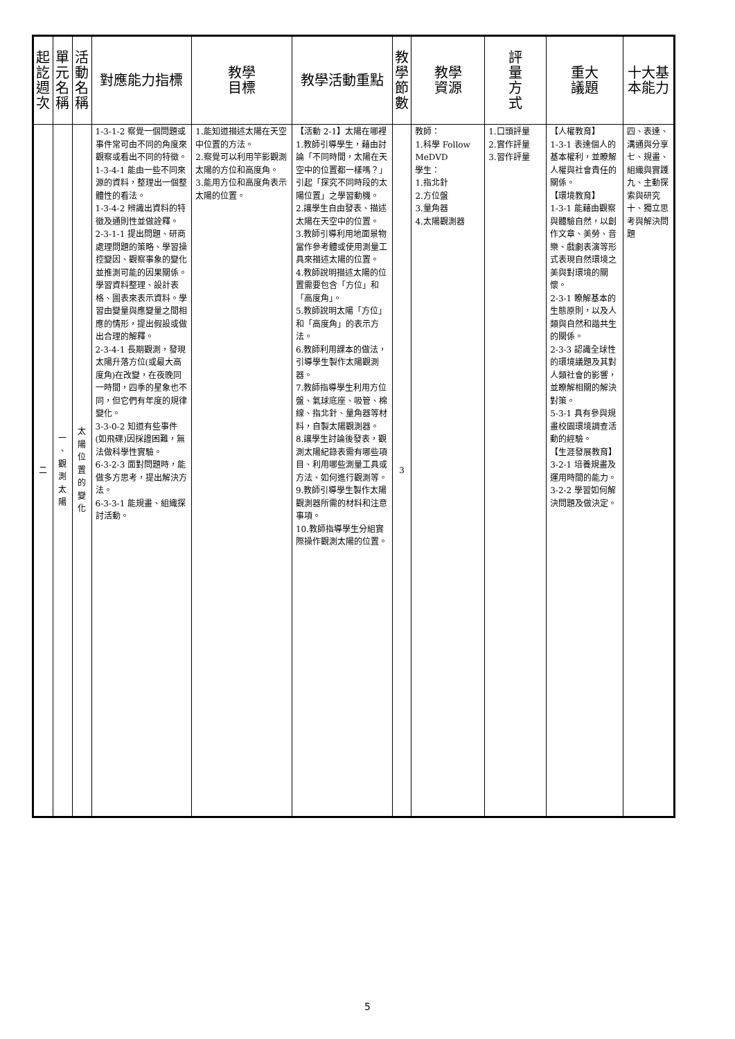| 起 訖 週 次 | 單 元 名 稱 | 活 動 名 稱 | 對應能力指標 | 教學 目標 | 教學活動重點 | 教 學 節 數 | 教學 資源 | 評 量 方 式 | 重大 議題 | 十大基本能力 |
| --- | --- | --- | --- | --- | --- | --- | --- | --- | --- | --- |
| 二 | 一 、 觀 測 太 陽 | 太 陽 位 置 的 變 化 | 1-3-1-2 察覺一個問題或事件常可由不同的角度來觀察或看出不同的特徵。 1-3-4-1 能由一些不同來源的資料，整理出一個整體性的看法。 1-3-4-2 辨識出資料的特徵及通則性並做詮釋。 2-3-1-1 提出問題、研商處理問題的策略、學習操控變因、觀察事象的變化並推測可能的因果關係。學習資料整理、設計表格、圖表來表示資料。學習由變量與應變量之間相應的情形，提出假設或做出合理的解釋。 2-3-4-1 長期觀測，發現太陽升落方位(或最大高度角)在改變，在夜晚同一時間，四季的星象也不同，但它們有年度的規律變化。 3-3-0-2 知道有些事件(如飛碟)因採證困難，無法做科學性實驗。 6-3-2-3 面對問題時，能做多方思考，提出解決方法。 6-3-3-1 能規畫、組織探討活動。 | 1.能知道描述太陽在天空中位置的方法。 2.察覺可以利用竿影觀測太陽的方位和高度角。 3.能用方位和高度角表示太陽的位置。 | 【活動 2-1】太陽在哪裡 1.教師引導學生，藉由討論「不同時間，太陽在天空中的位置都一樣嗎？」引起「探究不同時段的太陽位置」之學習動機。 2.讓學生自由發表、描述太陽在天空中的位置。 3.教師引導利用地面景物當作參考體或使用測量工具來描述太陽的位置。 4.教師說明描述太陽的位置需要包含「方位」和「高度角」。 5.教師說明太陽「方位」和「高度角」的表示方法。 6.教師利用課本的做法，引導學生製作太陽觀測器。 7.教師指導學生利用方位盤、氣球底座、吸管、棉線、指北針、量角器等材料，自製太陽觀測器。 8.讓學生討論後發表，觀測太陽紀錄表需有哪些項目、利用哪些測量工具或方法、如何進行觀測等。 9.教師引導學生製作太陽觀測器所需的材料和注意事項。 10.教師指導學生分組實際操作觀測太陽的位置。 | 3 | 教師： 1.科學 Follow MeDVD 學生： 1.指北針 2.方位盤 3.量角器 4.太陽觀測器 | 1.口頭評量 2.實作評量 3.習作評量 | 【人權教育】 1-3-1 表達個人的基本權利，並瞭解人權與社會責任的關係。 【環境教育】 1-3-1 能藉由觀察與體驗自然，以創作文章、美勞、音樂、戲劇表演等形式表現自然環境之美與對環境的關懷。 2-3-1 瞭解基本的生態原則，以及人類與自然和諧共生的關係。 2-3-3 認識全球性的環境議題及其對人類社會的影響，並瞭解相關的解決對策。 5-3-1 具有參與規畫校園環境調查活動的經驗。 【生涯發展教育】 3-2-1 培養規畫及運用時間的能力。 3-2-2 學習如何解決問題及做決定。 | 四、表達、溝通與分享 七、規畫、組織與實踐 九、主動探索與研究 十、獨立思考與解決問題 |
5